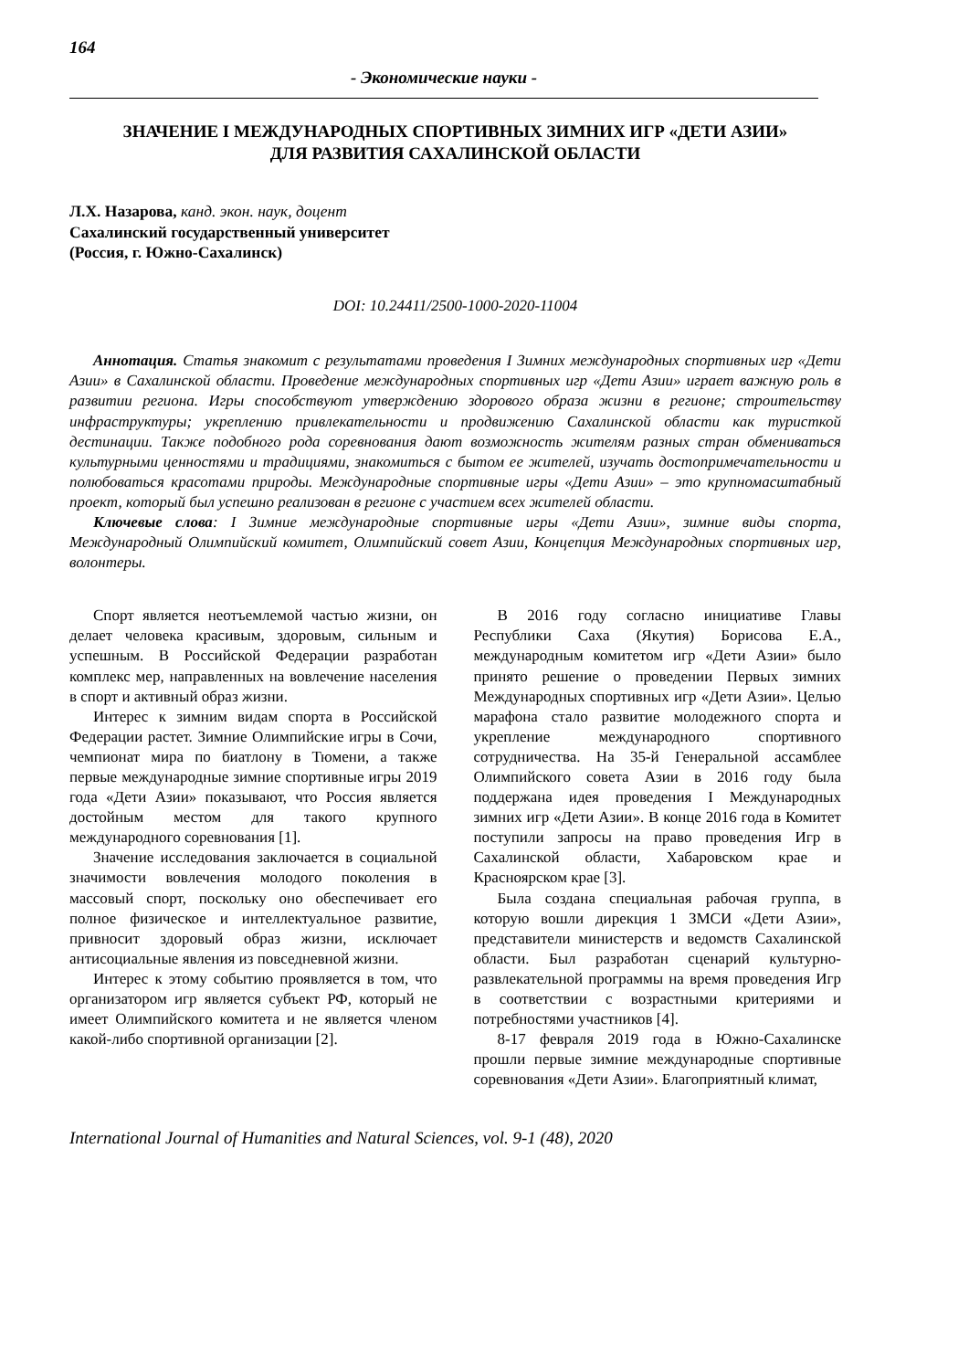164
- Экономические науки -
ЗНАЧЕНИЕ I МЕЖДУНАРОДНЫХ СПОРТИВНЫХ ЗИМНИХ ИГР «ДЕТИ АЗИИ»
ДЛЯ РАЗВИТИЯ САХАЛИНСКОЙ ОБЛАСТИ
Л.Х. Назарова, канд. экон. наук, доцент
Сахалинский государственный университет
(Россия, г. Южно-Сахалинск)
DOI: 10.24411/2500-1000-2020-11004
Аннотация. Статья знакомит с результатами проведения I Зимних международных спортивных игр «Дети Азии» в Сахалинской области. Проведение международных спортивных игр «Дети Азии» играет важную роль в развитии региона. Игры способствуют утверждению здорового образа жизни в регионе; строительству инфраструктуры; укреплению привлекательности и продвижению Сахалинской области как туристкой дестинации. Также подобного рода соревнования дают возможность жителям разных стран обмениваться культурными ценностями и традициями, знакомиться с бытом ее жителей, изучать достопримечательности и полюбоваться красотами природы. Международные спортивные игры «Дети Азии» – это крупномасштабный проект, который был успешно реализован в регионе с участием всех жителей области.
Ключевые слова: I Зимние международные спортивные игры «Дети Азии», зимние виды спорта, Международный Олимпийский комитет, Олимпийский совет Азии, Концепция Международных спортивных игр, волонтеры.
Спорт является неотъемлемой частью жизни, он делает человека красивым, здоровым, сильным и успешным. В Российской Федерации разработан комплекс мер, направленных на вовлечение населения в спорт и активный образ жизни.
Интерес к зимним видам спорта в Российской Федерации растет. Зимние Олимпийские игры в Сочи, чемпионат мира по биатлону в Тюмени, а также первые международные зимние спортивные игры 2019 года «Дети Азии» показывают, что Россия является достойным местом для такого крупного международного соревнования [1].
Значение исследования заключается в социальной значимости вовлечения молодого поколения в массовый спорт, поскольку оно обеспечивает его полное физическое и интеллектуальное развитие, привносит здоровый образ жизни, исключает антисоциальные явления из повседневной жизни.
Интерес к этому событию проявляется в том, что организатором игр является субъект РФ, который не имеет Олимпийского комитета и не является членом какой-либо спортивной организации [2].
В 2016 году согласно инициативе Главы Республики Саха (Якутия) Борисова Е.А., международным комитетом игр «Дети Азии» было принято решение о проведении Первых зимних Международных спортивных игр «Дети Азии». Целью марафона стало развитие молодежного спорта и укрепление международного спортивного сотрудничества. На 35-й Генеральной ассамблее Олимпийского совета Азии в 2016 году была поддержана идея проведения I Международных зимних игр «Дети Азии». В конце 2016 года в Комитет поступили запросы на право проведения Игр в Сахалинской области, Хабаровском крае и Красноярском крае [3].
Была создана специальная рабочая группа, в которую вошли дирекция 1 ЗМСИ «Дети Азии», представители министерств и ведомств Сахалинской области. Был разработан сценарий культурно-развлекательной программы на время проведения Игр в соответствии с возрастными критериями и потребностями участников [4].
8-17 февраля 2019 года в Южно-Сахалинске прошли первые зимние международные спортивные соревнования «Дети Азии». Благоприятный климат,
International Journal of Humanities and Natural Sciences, vol. 9-1 (48), 2020